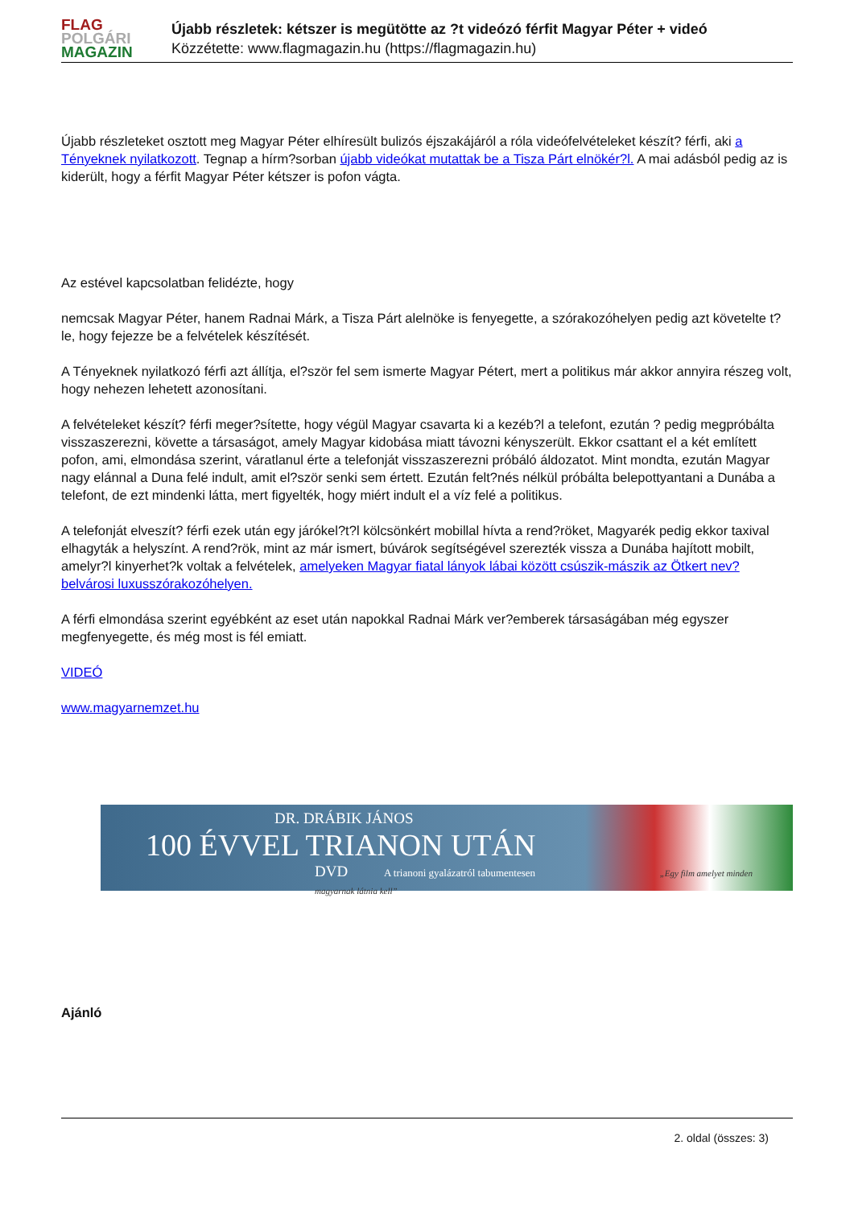FLAG
POLGÁRI
MAGAZIN
Újabb részletek: kétszer is megütötte az ?t videózó férfit Magyar Péter + videó
Közzétette: www.flagmagazin.hu (https://flagmagazin.hu)
Újabb részleteket osztott meg Magyar Péter elhíresült bulizós éjszakájáról a róla videófelvételeket készít? férfi, aki a Tényeknek nyilatkozott. Tegnap a hírm?sorban újabb videókat mutattak be a Tisza Párt elnökér?l. A mai adásból pedig az is kiderült, hogy a férfit Magyar Péter kétszer is pofon vágta.
Az estével kapcsolatban felidézte, hogy
nemcsak Magyar Péter, hanem Radnai Márk, a Tisza Párt alelnöke is fenyegette, a szórakozóhelyen pedig azt követelte t?le, hogy fejezze be a felvételek készítését.
A Tényeknek nyilatkozó férfi azt állítja, el?ször fel sem ismerte Magyar Pétert, mert a politikus már akkor annyira részeg volt, hogy nehezen lehetett azonosítani.
A felvételeket készít? férfi meger?sítette, hogy végül Magyar csavarta ki a kezéb?l a telefont, ezután ? pedig megpróbálta visszaszerezni, követte a társaságot, amely Magyar kidobása miatt távozni kényszerült. Ekkor csattant el a két említett pofon, ami, elmondása szerint, váratlanul érte a telefonját visszaszerezni próbáló áldozatot. Mint mondta, ezután Magyar nagy elánnal a Duna felé indult, amit el?ször senki sem értett. Ezután felt?nés nélkül próbálta belepottyantani a Dunába a telefont, de ezt mindenki látta, mert figyelték, hogy miért indult el a víz felé a politikus.
A telefonját elveszít? férfi ezek után egy járókel?t?l kölcsönkért mobillal hívta a rend?röket, Magyarék pedig ekkor taxival elhagyták a helyszínt. A rend?rök, mint az már ismert, búvárok segítségével szerezték vissza a Dunába hajított mobilt, amelyr?l kinyerhet?k voltak a felvételek, amelyeken Magyar fiatal lányok lábai között csúszik-mászik az Ötkert nev? belvárosi luxusszórakozóhelyen.
A férfi elmondása szerint egyébként az eset után napokkal Radnai Márk ver?emberek társaságában még egyszer megfenyegette, és még most is fél emiatt.
VIDEÓ
www.magyarnemzet.hu
DR. DRÁBIK JÁNOS
100 ÉVVEL TRIANON UTÁN
DVD A trianoni gyalázatról tabumentesen „Egy film amelyet minden magyarnak látnia kell”
Ajánló
2. oldal (összes: 3)